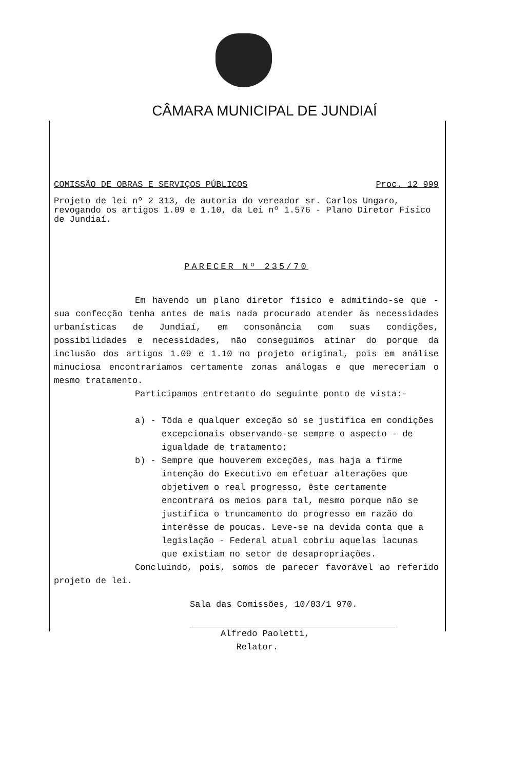CÂMARA MUNICIPAL DE JUNDIAÍ
COMISSÃO DE OBRAS E SERVIÇOS PÚBLICOS Proc. 12 999
Projeto de lei nº 2 313, de autoria do vereador sr. Carlos Ungaro, revogando os artigos 1.09 e 1.10, da Lei nº 1.576 - Plano Diretor Físico de Jundiaí.
PARECER Nº 235/70
Em havendo um plano diretor físico e admitindo-se que - sua confecção tenha antes de mais nada procurado atender às necessidades urbanísticas de Jundiaí, em consonância com suas condições, possibilidades e necessidades, não conseguimos atinar do porque da inclusão dos artigos 1.09 e 1.10 no projeto original, pois em análise minuciosa encontraríamos certamente zonas análogas e que mereceriam o mesmo tratamento.
Participamos entretanto do seguinte ponto de vista:-
a) - Tôda e qualquer exceção só se justifica em condições excepcionais observando-se sempre o aspecto - de igualdade de tratamento;
b) - Sempre que houverem exceções, mas haja a firme intenção do Executivo em efetuar alterações que objetivem o real progresso, êste certamente encontrará os meios para tal, mesmo porque não se justifica o truncamento do progresso em razão do interêsse de poucas. Leve-se na devida conta que a legislação - Federal atual cobriu aquelas lacunas que existiam no setor de desapropriações.
Concluindo, pois, somos de parecer favorável ao referido projeto de lei.
Sala das Comissões, 10/03/1 970.
Alfredo Paoletti,
Relator.